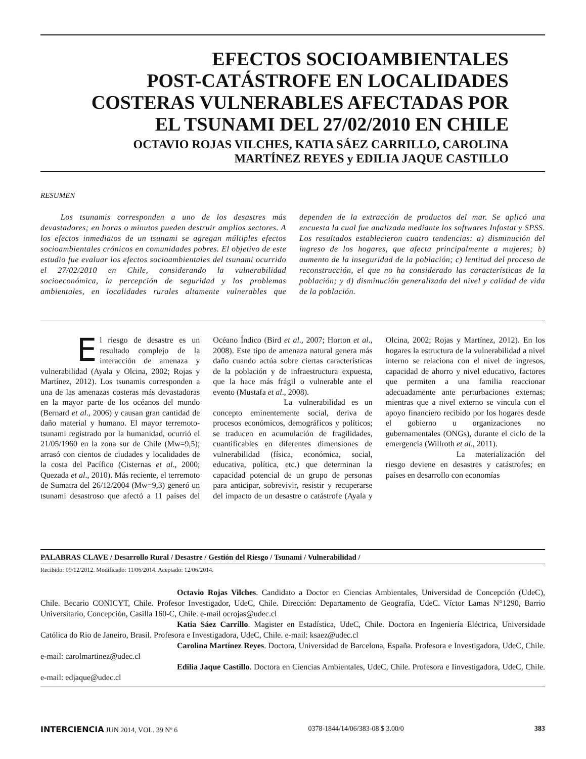EFECTOS SOCIOAMBIENTALES
POST-CATÁSTROFE EN LOCALIDADES
COSTERAS VULNERABLES AFECTADAS POR
EL TSUNAMI DEL 27/02/2010 EN CHILE
OCTAVIO ROJAS VILCHES, KATIA SÁEZ CARRILLO, CAROLINA
MARTÍNEZ REYES y EDILIA JAQUE CASTILLO
RESUMEN
Los tsunamis corresponden a uno de los desastres más devastadores; en horas o minutos pueden destruir amplios sectores. A los efectos inmediatos de un tsunami se agregan múltiples efectos socioambientales crónicos en comunidades pobres. El objetivo de este estudio fue evaluar los efectos socioambientales del tsunami ocurrido el 27/02/2010 en Chile, considerando la vulnerabilidad socioeconómica, la percepción de seguridad y los problemas ambientales, en localidades rurales altamente vulnerables que dependen de la extracción de productos del mar. Se aplicó una encuesta la cual fue analizada mediante los softwares Infostat y SPSS. Los resultados establecieron cuatro tendencias: a) disminución del ingreso de los hogares, que afecta principalmente a mujeres; b) aumento de la inseguridad de la población; c) lentitud del proceso de reconstrucción, el que no ha considerado las características de la población; y d) disminución generalizada del nivel y calidad de vida de la población.
El riesgo de desastre es un resultado complejo de la interacción de amenaza y vulnerabilidad (Ayala y Olcina, 2002; Rojas y Martínez, 2012). Los tsunamis corresponden a una de las amenazas costeras más devastadoras en la mayor parte de los océanos del mundo (Bernard et al., 2006) y causan gran cantidad de daño material y humano. El mayor terremoto-tsunami registrado por la humanidad, ocurrió el 21/05/1960 en la zona sur de Chile (Mw=9,5); arrasó con cientos de ciudades y localidades de la costa del Pacífico (Cisternas et al., 2000; Quezada et al., 2010). Más reciente, el terremoto de Sumatra del 26/12/2004 (Mw=9,3) generó un tsunami desastroso que afectó a 11 países del Océano Índico (Bird et al., 2007; Horton et al., 2008). Este tipo de amenaza natural genera más daño cuando actúa sobre ciertas características de la población y de infraestructura expuesta, que la hace más frágil o vulnerable ante el evento (Mustafa et al., 2008).
La vulnerabilidad es un concepto eminentemente social, deriva de procesos económicos, demográficos y políticos; se traducen en acumulación de fragilidades, cuantificables en diferentes dimensiones de vulnerabilidad (física, económica, social, educativa, política, etc.) que determinan la capacidad potencial de un grupo de personas para anticipar, sobrevivir, resistir y recuperarse del impacto de un desastre o catástrofe (Ayala y Olcina, 2002; Rojas y Martínez, 2012). En los hogares la estructura de la vulnerabilidad a nivel interno se relaciona con el nivel de ingresos, capacidad de ahorro y nivel educativo, factores que permiten a una familia reaccionar adecuadamente ante perturbaciones externas; mientras que a nivel externo se vincula con el apoyo financiero recibido por los hogares desde el gobierno u organizaciones no gubernamentales (ONGs), durante el ciclo de la emergencia (Willroth et al., 2011).
La materialización del riesgo deviene en desastres y catástrofes; en países en desarrollo con economías
PALABRAS CLAVE / Desarrollo Rural / Desastre / Gestión del Riesgo / Tsunami / Vulnerabilidad /
Recibido: 09/12/2012. Modificado: 11/06/2014. Aceptado: 12/06/2014.
Octavio Rojas Vilches. Candidato a Doctor en Ciencias Ambientales, Universidad de Concepción (UdeC), Chile. Becario CONICYT, Chile. Profesor Investigador, UdeC, Chile. Dirección: Departamento de Geografía, UdeC. Víctor Lamas N°1290, Barrio Universitario, Concepción, Casilla 160-C, Chile. e-mail ocrojas@udec.cl
Katia Sáez Carrillo. Magister en Estadística, UdeC, Chile. Doctora en Ingeniería Eléctrica, Universidade Católica do Rio de Janeiro, Brasil. Profesora e Investigadora, UdeC, Chile. e-mail: ksaez@udec.cl
Carolina Martínez Reyes. Doctora, Universidad de Barcelona, España. Profesora e Investigadora, UdeC, Chile. e-mail: carolmartinez@udec.cl
Edilia Jaque Castillo. Doctora en Ciencias Ambientales, UdeC, Chile. Profesora e Iinvestigadora, UdeC, Chile. e-mail: edjaque@udec.cl
INTERCIENCIA JUN 2014, VOL. 39 Nº 6 0378-1844/14/06/383-08 $ 3.00/0 383